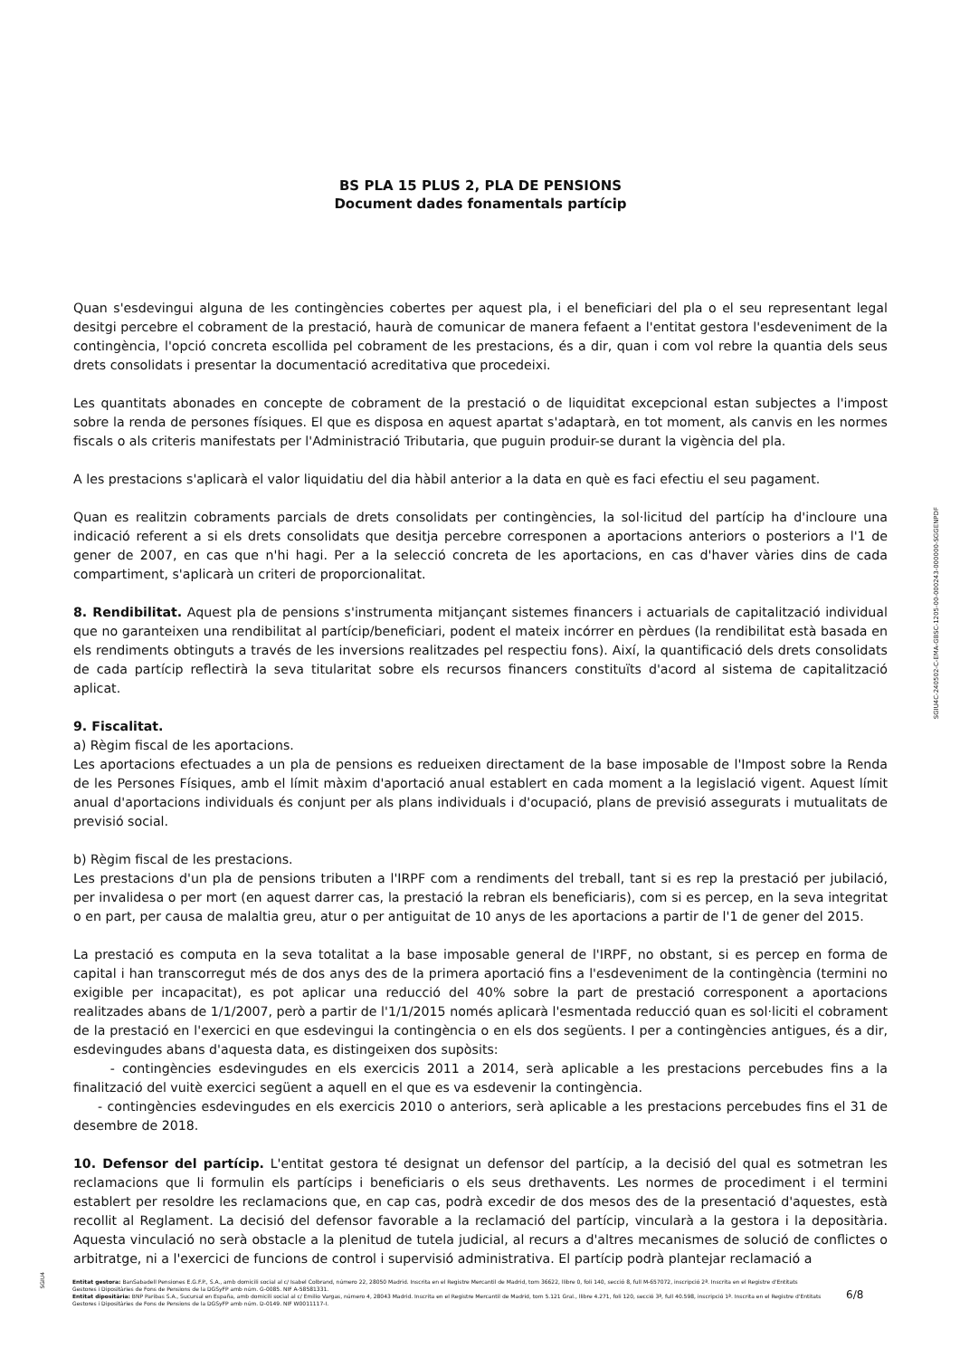BS PLA 15 PLUS 2, PLA DE PENSIONS
Document dades fonamentals partícip
Quan s'esdevingui alguna de les contingències cobertes per aquest pla, i el beneficiari del pla o el seu representant legal desitgi percebre el cobrament de la prestació, haurà de comunicar de manera fefaent a l'entitat gestora l'esdeveniment de la contingència, l'opció concreta escollida pel cobrament de les prestacions, és a dir, quan i com vol rebre la quantia dels seus drets consolidats i presentar la documentació acreditativa que procedeixi.
Les quantitats abonades en concepte de cobrament de la prestació o de liquiditat excepcional estan subjectes a l'impost sobre la renda de persones físiques. El que es disposa en aquest apartat s'adaptarà, en tot moment, als canvis en les normes fiscals o als criteris manifestats per l'Administració Tributaria, que puguin produir-se durant la vigència del pla.
A les prestacions s'aplicarà el valor liquidatiu del dia hàbil anterior a la data en què es faci efectiu el seu pagament.
Quan es realitzin cobraments parcials de drets consolidats per contingències, la sol·licitud del partícip ha d'incloure una indicació referent a si els drets consolidats que desitja percebre corresponen a aportacions anteriors o posteriors a l'1 de gener de 2007, en cas que n'hi hagi. Per a la selecció concreta de les aportacions, en cas d'haver vàries dins de cada compartiment, s'aplicarà un criteri de proporcionalitat.
8. Rendibilitat. Aquest pla de pensions s'instrumenta mitjançant sistemes financers i actuarials de capitalització individual que no garanteixen una rendibilitat al partícip/beneficiari, podent el mateix incórrer en pèrdues (la rendibilitat està basada en els rendiments obtinguts a través de les inversions realitzades pel respectiu fons). Així, la quantificació dels drets consolidats de cada partícip reflectirà la seva titularitat sobre els recursos financers constituïts d'acord al sistema de capitalització aplicat.
9. Fiscalitat.
a) Règim fiscal de les aportacions.
Les aportacions efectuades a un pla de pensions es redueixen directament de la base imposable de l'Impost sobre la Renda de les Persones Físiques, amb el límit màxim d'aportació anual establert en cada moment a la legislació vigent. Aquest límit anual d'aportacions individuals és conjunt per als plans individuals i d'ocupació, plans de previsió assegurats i mutualitats de previsió social.
b) Règim fiscal de les prestacions.
Les prestacions d'un pla de pensions tributen a l'IRPF com a rendiments del treball, tant si es rep la prestació per jubilació, per invalidesa o per mort (en aquest darrer cas, la prestació la rebran els beneficiaris), com si es percep, en la seva integritat o en part, per causa de malaltia greu, atur o per antiguitat de 10 anys de les aportacions a partir de l'1 de gener del 2015.
La prestació es computa en la seva totalitat a la base imposable general de l'IRPF, no obstant, si es percep en forma de capital i han transcorregut més de dos anys des de la primera aportació fins a l'esdeveniment de la contingència (termini no exigible per incapacitat), es pot aplicar una reducció del 40% sobre la part de prestació corresponent a aportacions realitzades abans de 1/1/2007, però a partir de l'1/1/2015 només aplicarà l'esmentada reducció quan es sol·liciti el cobrament de la prestació en l'exercici en que esdevingui la contingència o en els dos següents. I per a contingències antigues, és a dir, esdevingudes abans d'aquesta data, es distingeixen dos supòsits:
- contingències esdevingudes en els exercicis 2011 a 2014, serà aplicable a les prestacions percebudes fins a la finalització del vuitè exercici següent a aquell en el que es va esdevenir la contingència.
- contingències esdevingudes en els exercicis 2010 o anteriors, serà aplicable a les prestacions percebudes fins el 31 de desembre de 2018.
10. Defensor del partícip. L'entitat gestora té designat un defensor del partícip, a la decisió del qual es sotmetran les reclamacions que li formulin els partícips i beneficiaris o els seus drethavents. Les normes de procediment i el termini establert per resoldre les reclamacions que, en cap cas, podrà excedir de dos mesos des de la presentació d'aquestes, està recollit al Reglament. La decisió del defensor favorable a la reclamació del partícip, vincularà a la gestora i la depositària. Aquesta vinculació no serà obstacle a la plenitud de tutela judicial, al recurs a d'altres mecanismes de solució de conflictes o arbitratge, ni a l'exercici de funcions de control i supervisió administrativa. El partícip podrà plantejar reclamació a
SGIU4C-240502-C-EMA-GBSC-1205-00-000243-000000-SGGENPDF
SGIU4
Entitat gestora: BanSabadell Pensiones E.G.F.P., S.A., amb domicili social al c/ Isabel Colbrand, número 22, 28050 Madrid. Inscrita en el Registre Mercantil de Madrid, tom 36622, llibre 0, foli 140, secció 8, full M-657072, inscripció 2ª. Inscrita en el Registre d'Entitats Gestores i Dipositàries de Fons de Pensions de la DGSyFP amb núm. G-0085. NIF A-58581331.
Entitat dipositària: BNP Paribas S.A., Sucursal en España, amb domicili social al c/ Emilio Vargas, número 4, 28043 Madrid. Inscrita en el Registre Mercantil de Madrid, tom 5.121 Gral., llibre 4.271, foli 120, secció 3ª, full 40.598, inscripció 1ª. Inscrita en el Registre d'Entitats Gestores i Dipositàries de Fons de Pensions de la DGSyFP amb núm. D-0149. NIF W0011117-I.
6/8